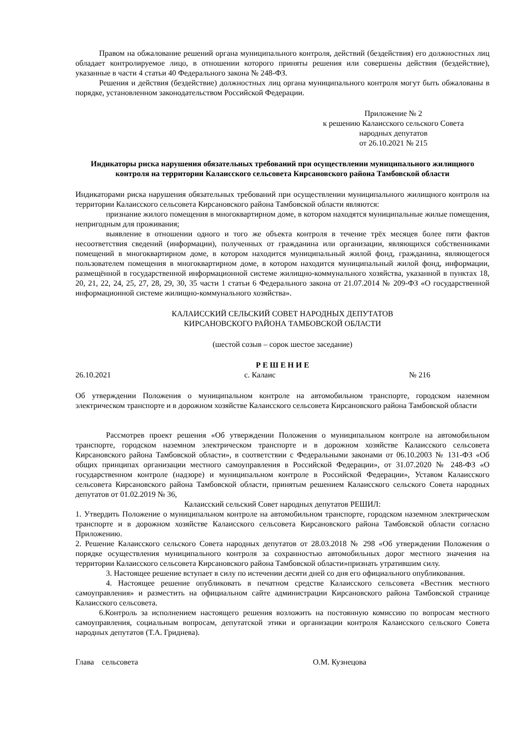Правом на обжалование решений органа муниципального контроля, действий (бездействия) его должностных лиц обладает контролируемое лицо, в отношении которого приняты решения или совершены действия (бездействие), указанные в части 4 статьи 40 Федерального закона № 248-ФЗ.
Решения и действия (бездействие) должностных лиц органа муниципального контроля могут быть обжалованы в порядке, установленном законодательством Российской Федерации.
Приложение № 2
к решению Калаисского сельского Совета
народных депутатов
от 26.10.2021 № 215
Индикаторы риска нарушения обязательных требований при осуществлении муниципального жилищного контроля на территории Калаисского сельсовета Кирсановского района Тамбовской области
Индикаторами риска нарушения обязательных требований при осуществлении муниципального жилищного контроля на территории Калаисского сельсовета Кирсановского района Тамбовской области являются:
признание жилого помещения в многоквартирном доме, в котором находятся муниципальные жилые помещения, непригодным для проживания;
выявление в отношении одного и того же объекта контроля в течение трёх месяцев более пяти фактов несоответствия сведений (информации), полученных от гражданина или организации, являющихся собственниками помещений в многоквартирном доме, в котором находится муниципальный жилой фонд, гражданина, являющегося пользователем помещения в многоквартирном доме, в котором находится муниципальный жилой фонд, информации, размещённой в государственной информационной системе жилищно-коммунального хозяйства, указанной в пунктах 18, 20, 21, 22, 24, 25, 27, 28, 29, 30, 35 части 1 статьи 6 Федерального закона от 21.07.2014 № 209-ФЗ «О государственной информационной системе жилищно-коммунального хозяйства».
КАЛАИССКИЙ СЕЛЬСКИЙ СОВЕТ НАРОДНЫХ ДЕПУТАТОВ
КИРСАНОВСКОГО РАЙОНА ТАМБОВСКОЙ ОБЛАСТИ
(шестой созыв – сорок шестое заседание)
Р Е Ш Е Н И Е
26.10.2021 с. Калаис № 216
Об утверждении Положения о муниципальном контроле на автомобильном транспорте, городском наземном электрическом транспорте и в дорожном хозяйстве Калаисского сельсовета Кирсановского района Тамбовской области
Рассмотрев проект решения «Об утверждении Положения о муниципальном контроле на автомобильном транспорте, городском наземном электрическом транспорте и в дорожном хозяйстве Калаисского сельсовета Кирсановского района Тамбовской области», в соответствии с Федеральными законами от 06.10.2003 № 131-ФЗ «Об общих принципах организации местного самоуправления в Российской Федерации», от 31.07.2020 № 248-ФЗ «О государственном контроле (надзоре) и муниципальном контроле в Российской Федерации», Уставом Калаисского сельсовета Кирсановского района Тамбовской области, принятым решением Калаисского сельского Совета народных депутатов от 01.02.2019 № 36,
Калаисский сельский Совет народных депутатов РЕШИЛ:
1. Утвердить Положение о муниципальном контроле на автомобильном транспорте, городском наземном электрическом транспорте и в дорожном хозяйстве Калаисского сельсовета Кирсановского района Тамбовской области согласно Приложению.
2. Решение Калаисского сельского Совета народных депутатов от 28.03.2018 № 298 «Об утверждении Положения о порядке осуществления муниципального контроля за сохранностью автомобильных дорог местного значения на территории Калаисского сельсовета Кирсановского района Тамбовской области»признать утратившим силу.
3. Настоящее решение вступает в силу по истечении десяти дней со дня его официального опубликования.
4. Настоящее решение опубликовать в печатном средстве Калаисского сельсовета «Вестник местного самоуправления» и разместить на официальном сайте администрации Кирсановского района Тамбовской странице Калаисского сельсовета.
6.Контроль за исполнением настоящего решения возложить на постоянную комиссию по вопросам местного самоуправления, социальным вопросам, депутатской этики и организации контроля Калаисского сельского Совета народных депутатов (Т.А. Гриднева).
Глава сельсовета О.М. Кузнецова